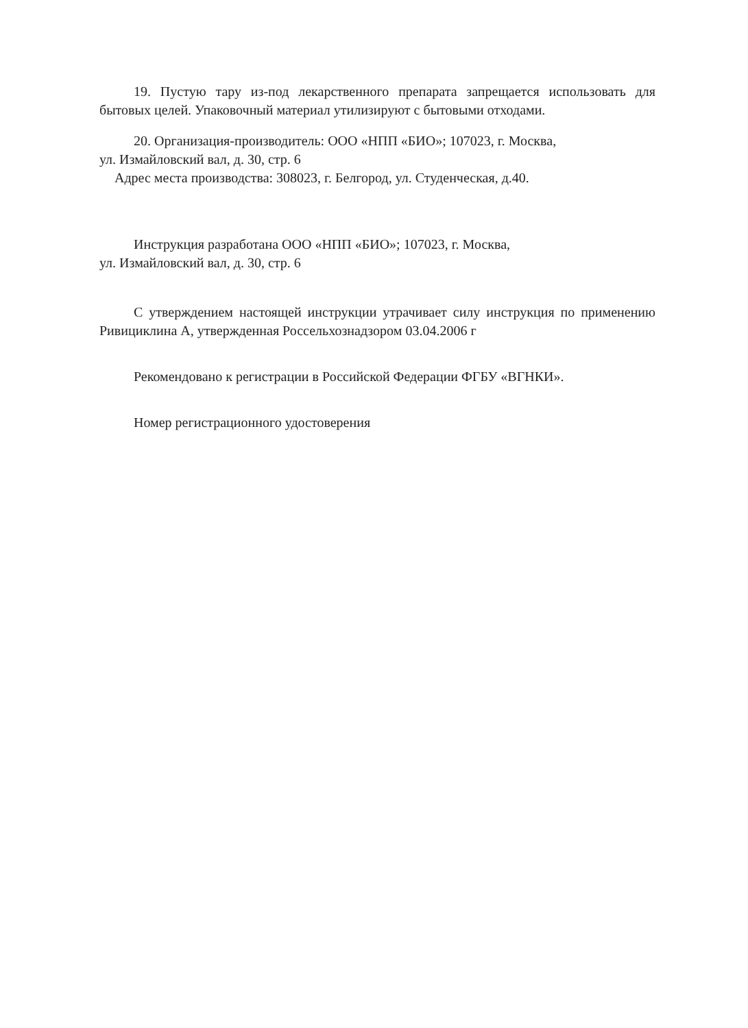19. Пустую тару из-под лекарственного препарата запрещается использовать для бытовых целей. Упаковочный материал утилизируют с бытовыми отходами.
20. Организация-производитель: ООО «НПП «БИО»; 107023, г. Москва,
ул. Измайловский вал, д. 30, стр. 6
Адрес места производства: 308023, г. Белгород, ул. Студенческая, д.40.
Инструкция разработана ООО «НПП «БИО»; 107023, г. Москва,
ул. Измайловский вал, д. 30, стр. 6
С утверждением настоящей инструкции утрачивает силу инструкция по применению Ривициклина А, утвержденная Россельхознадзором 03.04.2006 г
Рекомендовано к регистрации в Российской Федерации ФГБУ «ВГНКИ».
Номер регистрационного удостоверения